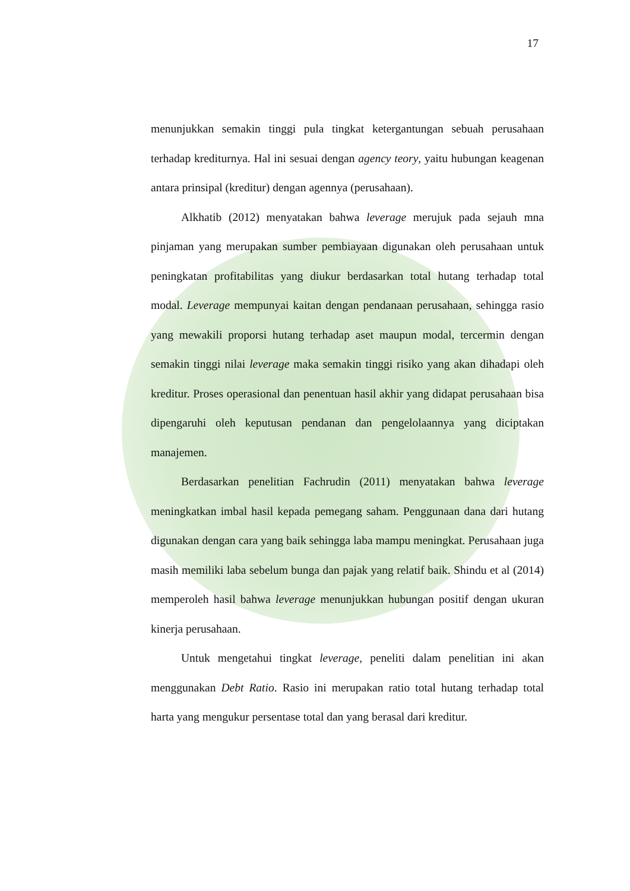17
menunjukkan semakin tinggi pula tingkat ketergantungan sebuah perusahaan terhadap krediturnya. Hal ini sesuai dengan agency teory, yaitu hubungan keagenan antara prinsipal (kreditur) dengan agennya (perusahaan).
Alkhatib (2012) menyatakan bahwa leverage merujuk pada sejauh mna pinjaman yang merupakan sumber pembiayaan digunakan oleh perusahaan untuk peningkatan profitabilitas yang diukur berdasarkan total hutang terhadap total modal. Leverage mempunyai kaitan dengan pendanaan perusahaan, sehingga rasio yang mewakili proporsi hutang terhadap aset maupun modal, tercermin dengan semakin tinggi nilai leverage maka semakin tinggi risiko yang akan dihadapi oleh kreditur. Proses operasional dan penentuan hasil akhir yang didapat perusahaan bisa dipengaruhi oleh keputusan pendanan dan pengelolaannya yang diciptakan manajemen.
Berdasarkan penelitian Fachrudin (2011) menyatakan bahwa leverage meningkatkan imbal hasil kepada pemegang saham. Penggunaan dana dari hutang digunakan dengan cara yang baik sehingga laba mampu meningkat. Perusahaan juga masih memiliki laba sebelum bunga dan pajak yang relatif baik. Shindu et al (2014) memperoleh hasil bahwa leverage menunjukkan hubungan positif dengan ukuran kinerja perusahaan.
Untuk mengetahui tingkat leverage, peneliti dalam penelitian ini akan menggunakan Debt Ratio. Rasio ini merupakan ratio total hutang terhadap total harta yang mengukur persentase total dan yang berasal dari kreditur.